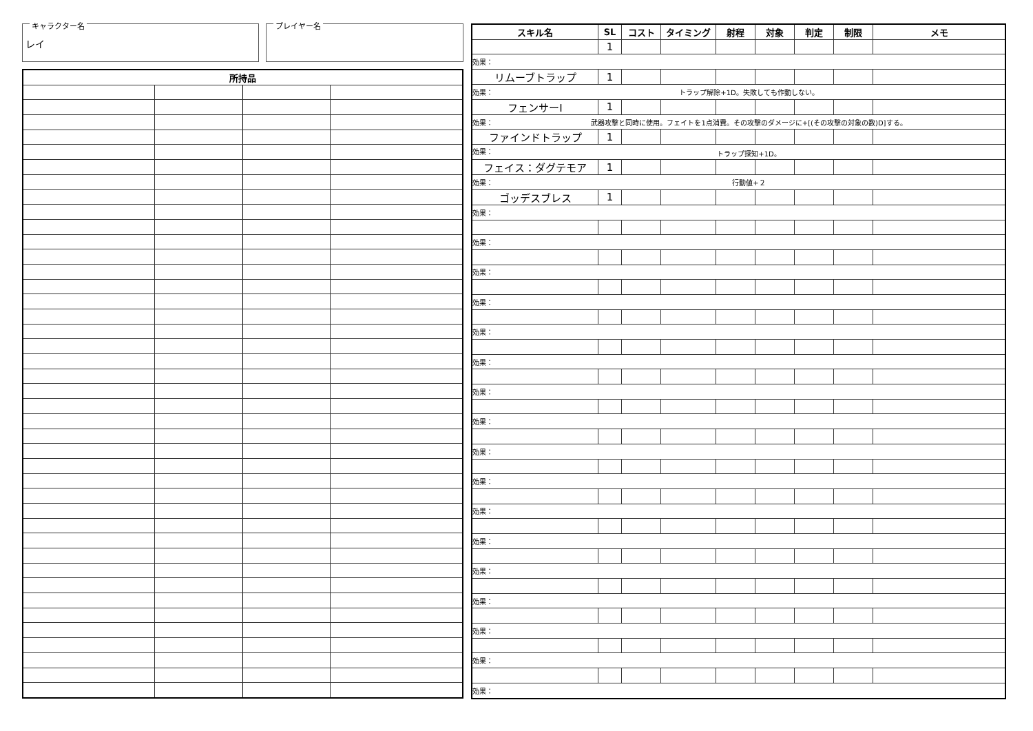キャラクター名
レイ
プレイヤー名
| 所持品 | | | |
| --- | --- | --- | --- |
| スキル名 | SL | コスト | タイミング | 射程 | 対象 | 判定 | 制限 | メモ |
| --- | --- | --- | --- | --- | --- | --- | --- | --- |
| | 1 | | | | | | | |
| 効果： | | | | | | | | |
| リムーブトラップ | 1 | | | | | | | |
| 効果： トラップ解除+1D。失敗しても作動しない。 | | | | | | | | |
| フェンサーⅠ | 1 | | | | | | | |
| 効果： 武器攻撃と同時に使用。フェイトを1点消費。その攻撃のダメージに+[(その攻撃の対象の数)D]する。 | | | | | | | | |
| ファインドトラップ | 1 | | | | | | | |
| 効果： トラップ探知+1D。 | | | | | | | | |
| フェイス：ダグテモア | 1 | | | | | | | |
| 効果： 行動値+２ | | | | | | | | |
| ゴッデスブレス | 1 | | | | | | | |
| 効果： | | | | | | | | |
| 効果： | | | | | | | | |
| 効果： | | | | | | | | |
| 効果： | | | | | | | | |
| 効果： | | | | | | | | |
| 効果： | | | | | | | | |
| 効果： | | | | | | | | |
| 効果： | | | | | | | | |
| 効果： | | | | | | | | |
| 効果： | | | | | | | | |
| 効果： | | | | | | | | |
| 効果： | | | | | | | | |
| 効果： | | | | | | | | |
| 効果： | | | | | | | | |
| 効果： | | | | | | | | |
| 効果： | | | | | | | | |
| 効果： | | | | | | | | |